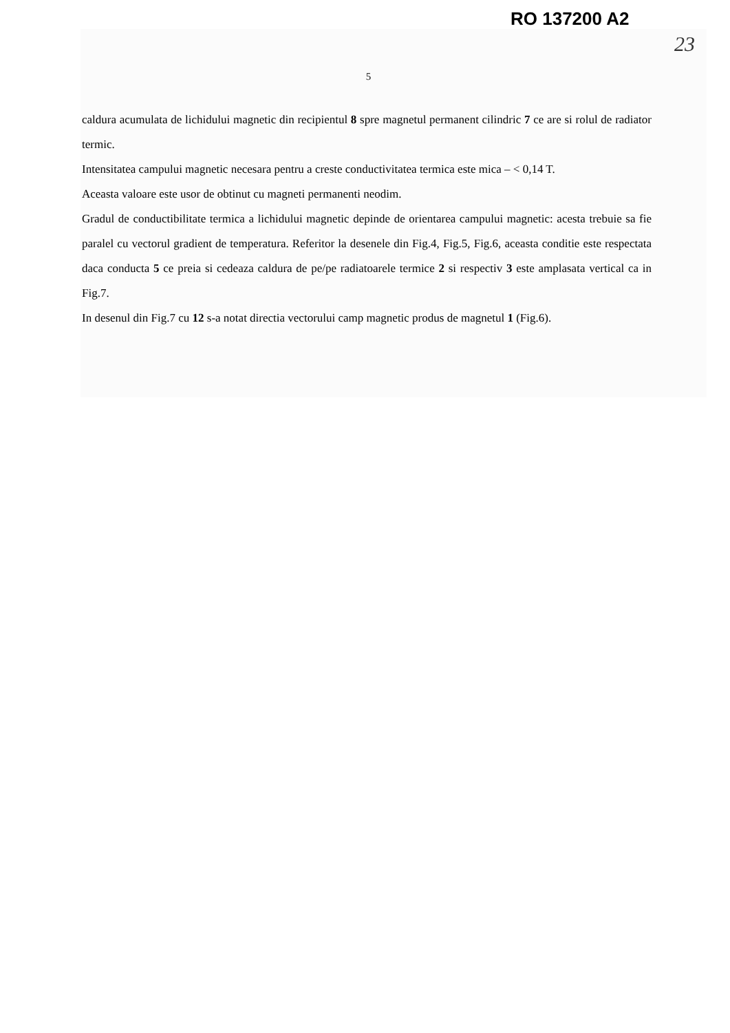RO 137200 A2
23
5
caldura acumulata de lichidului magnetic din recipientul 8 spre magnetul permanent cilindric 7 ce are si rolul de radiator termic.
Intensitatea campului magnetic necesara pentru a creste conductivitatea termica este mica – < 0,14 T.
Aceasta valoare este usor de obtinut cu magneti permanenti neodim.
Gradul de conductibilitate termica a lichidului magnetic depinde de orientarea campului magnetic: acesta trebuie sa fie paralel cu vectorul gradient de temperatura. Referitor la desenele din Fig.4, Fig.5, Fig.6, aceasta conditie este respectata daca conducta 5 ce preia si cedeaza caldura de pe/pe radiatoarele termice 2 si respectiv 3 este amplasata vertical ca in Fig.7.
In desenul din Fig.7 cu 12 s-a notat directia vectorului camp magnetic produs de magnetul 1 (Fig.6).